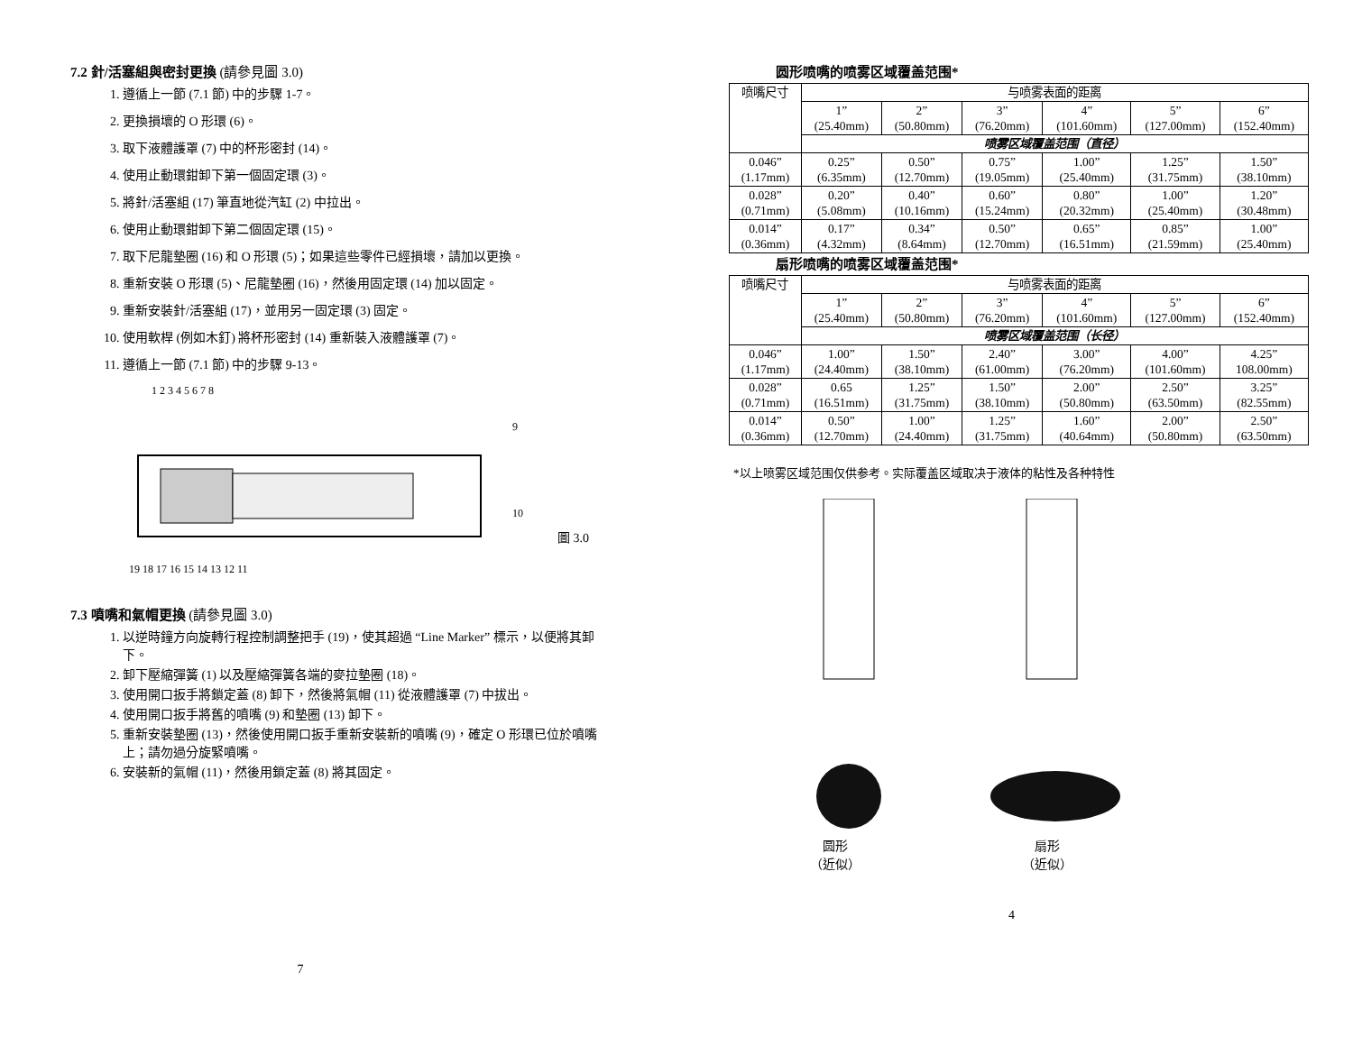7.2 針/活塞組與密封更換 (請參見圖 3.0)
1. 遵循上一節 (7.1 節) 中的步驟 1-7。
2. 更換損壞的 O 形環 (6)。
3. 取下液體護罩 (7) 中的杯形密封 (14)。
4. 使用止動環鉗卸下第一個固定環 (3)。
5. 將針/活塞組 (17) 筆直地從汽缸 (2) 中拉出。
6. 使用止動環鉗卸下第二個固定環 (15)。
7. 取下尼龍墊圈 (16) 和 O 形環 (5)；如果這些零件已經損壞，請加以更換。
8. 重新安裝 O 形環 (5)、尼龍墊圈 (16)，然後用固定環 (14) 加以固定。
9. 重新安裝針/活塞組 (17)，並用另一固定環 (3) 固定。
10. 使用軟桿 (例如木釘) 將杯形密封 (14) 重新裝入液體護罩 (7)。
11. 遵循上一節 (7.1 節) 中的步驟 9-13。
1 2 3 4 5 6 7 8
9
10
19 18 17 16 15 14 13 12 11
圖 3.0
7.3 噴嘴和氣帽更換 (請參見圖 3.0)
1. 以逆時鐘方向旋轉行程控制調整把手 (19)，使其超過 “Line Marker” 標示，以便將其卸下。
2. 卸下壓縮彈簧 (1) 以及壓縮彈簧各端的麥拉墊圈 (18)。
3. 使用開口扳手將鎖定蓋 (8) 卸下，然後將氣帽 (11) 從液體護罩 (7) 中拔出。
4. 使用開口扳手將舊的噴嘴 (9) 和墊圈 (13) 卸下。
5. 重新安裝墊圈 (13)，然後使用開口扳手重新安裝新的噴嘴 (9)，確定 O 形環已位於噴嘴上；請勿過分旋緊噴嘴。
6. 安裝新的氣帽 (11)，然後用鎖定蓋 (8) 將其固定。
7
圆形喷嘴的喷雾区域覆盖范围*
| 喷嘴尺寸 | 与喷雾表面的距离 | | | | | |
| | 1” (25.40mm) | 2” (50.80mm) | 3” (76.20mm) | 4” (101.60mm) | 5” (127.00mm) | 6” (152.40mm) |
| | 喷雾区域覆盖范围（直径） | | | | | |
| 0.046” (1.17mm) | 0.25” (6.35mm) | 0.50” (12.70mm) | 0.75” (19.05mm) | 1.00” (25.40mm) | 1.25” (31.75mm) | 1.50” (38.10mm) |
| 0.028” (0.71mm) | 0.20” (5.08mm) | 0.40” (10.16mm) | 0.60” (15.24mm) | 0.80” (20.32mm) | 1.00” (25.40mm) | 1.20” (30.48mm) |
| 0.014” (0.36mm) | 0.17” (4.32mm) | 0.34” (8.64mm) | 0.50” (12.70mm) | 0.65” (16.51mm) | 0.85” (21.59mm) | 1.00” (25.40mm) |
扇形喷嘴的喷雾区域覆盖范围*
| 喷嘴尺寸 | 与喷雾表面的距离 | | | | | |
| | 1” (25.40mm) | 2” (50.80mm) | 3” (76.20mm) | 4” (101.60mm) | 5” (127.00mm) | 6” (152.40mm) |
| | 喷雾区域覆盖范围（长径） | | | | | |
| 0.046” (1.17mm) | 1.00” (24.40mm) | 1.50” (38.10mm) | 2.40” (61.00mm) | 3.00” (76.20mm) | 4.00” (101.60mm) | 4.25” 108.00mm) |
| 0.028” (0.71mm) | 0.65 (16.51mm) | 1.25” (31.75mm) | 1.50” (38.10mm) | 2.00” (50.80mm) | 2.50” (63.50mm) | 3.25” (82.55mm) |
| 0.014” (0.36mm) | 0.50” (12.70mm) | 1.00” (24.40mm) | 1.25” (31.75mm) | 1.60” (40.64mm) | 2.00” (50.80mm) | 2.50” (63.50mm) |
*以上喷雾区域范围仅供参考。实际覆盖区域取决于液体的粘性及各种特性
圆形
（近似）
扇形
（近似）
4